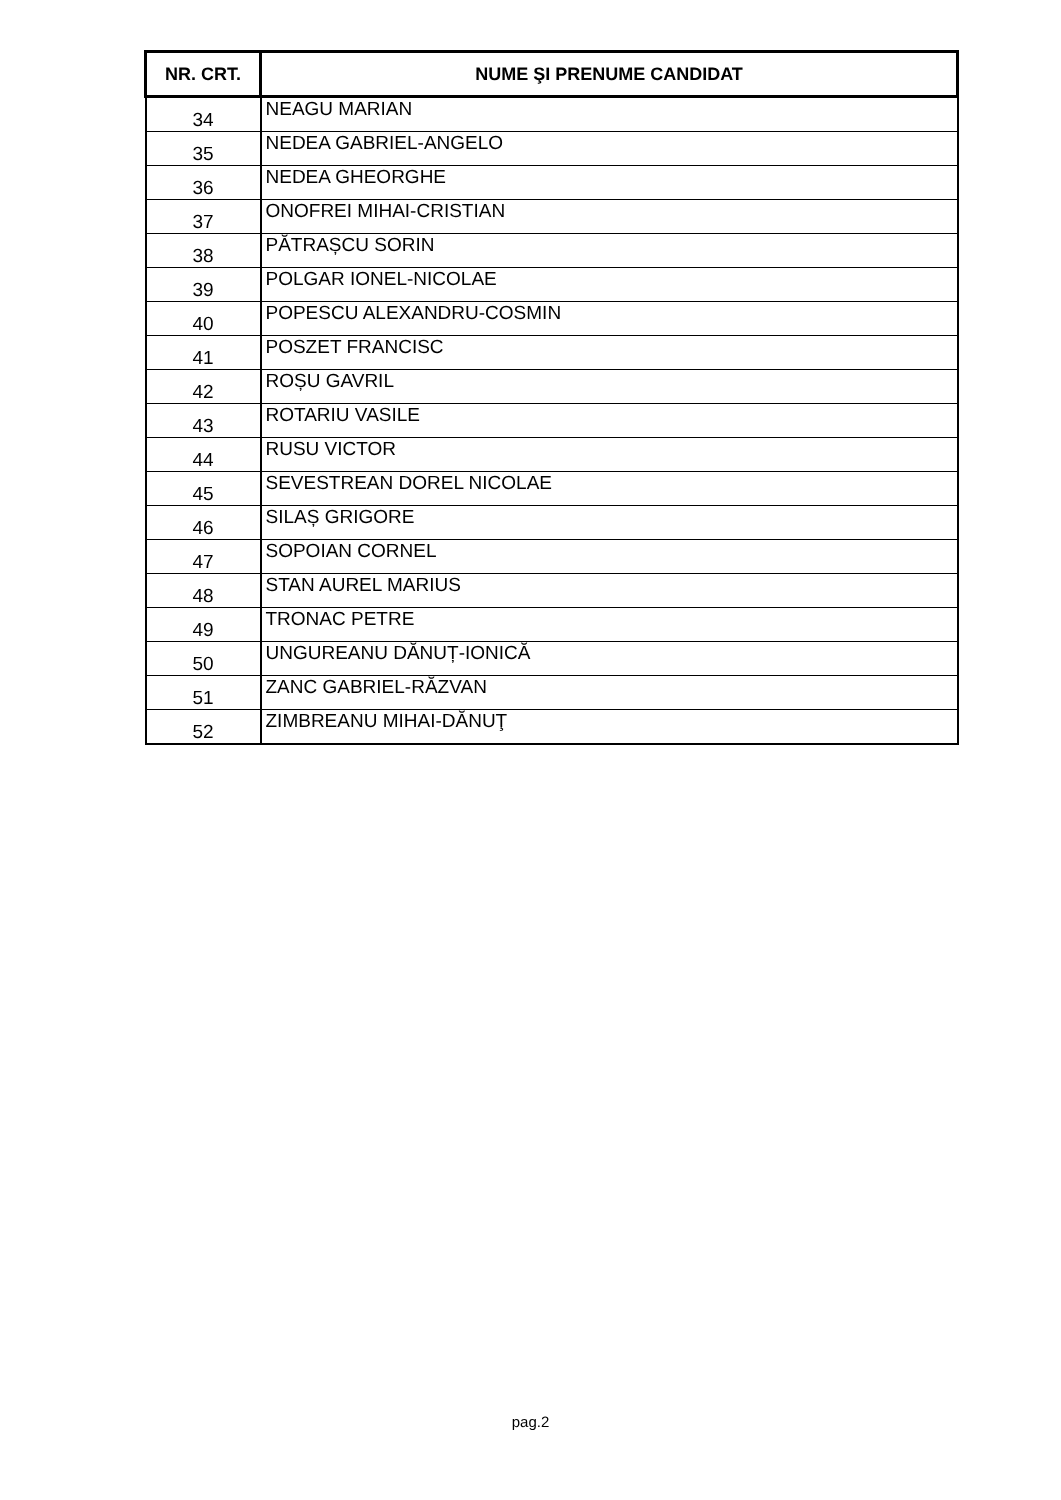| NR. CRT. | NUME ŞI PRENUME CANDIDAT |
| --- | --- |
| 34 | NEAGU MARIAN |
| 35 | NEDEA GABRIEL-ANGELO |
| 36 | NEDEA GHEORGHE |
| 37 | ONOFREI MIHAI-CRISTIAN |
| 38 | PĂTRAȘCU SORIN |
| 39 | POLGAR IONEL-NICOLAE |
| 40 | POPESCU ALEXANDRU-COSMIN |
| 41 | POSZET FRANCISC |
| 42 | ROȘU GAVRIL |
| 43 | ROTARIU VASILE |
| 44 | RUSU VICTOR |
| 45 | SEVESTREAN DOREL NICOLAE |
| 46 | SILAȘ GRIGORE |
| 47 | SOPOIAN CORNEL |
| 48 | STAN AUREL MARIUS |
| 49 | TRONAC PETRE |
| 50 | UNGUREANU DĂNUȚ-IONICĂ |
| 51 | ZANC GABRIEL-RĂZVAN |
| 52 | ZIMBREANU MIHAI-DĂNUŢ |
pag.2